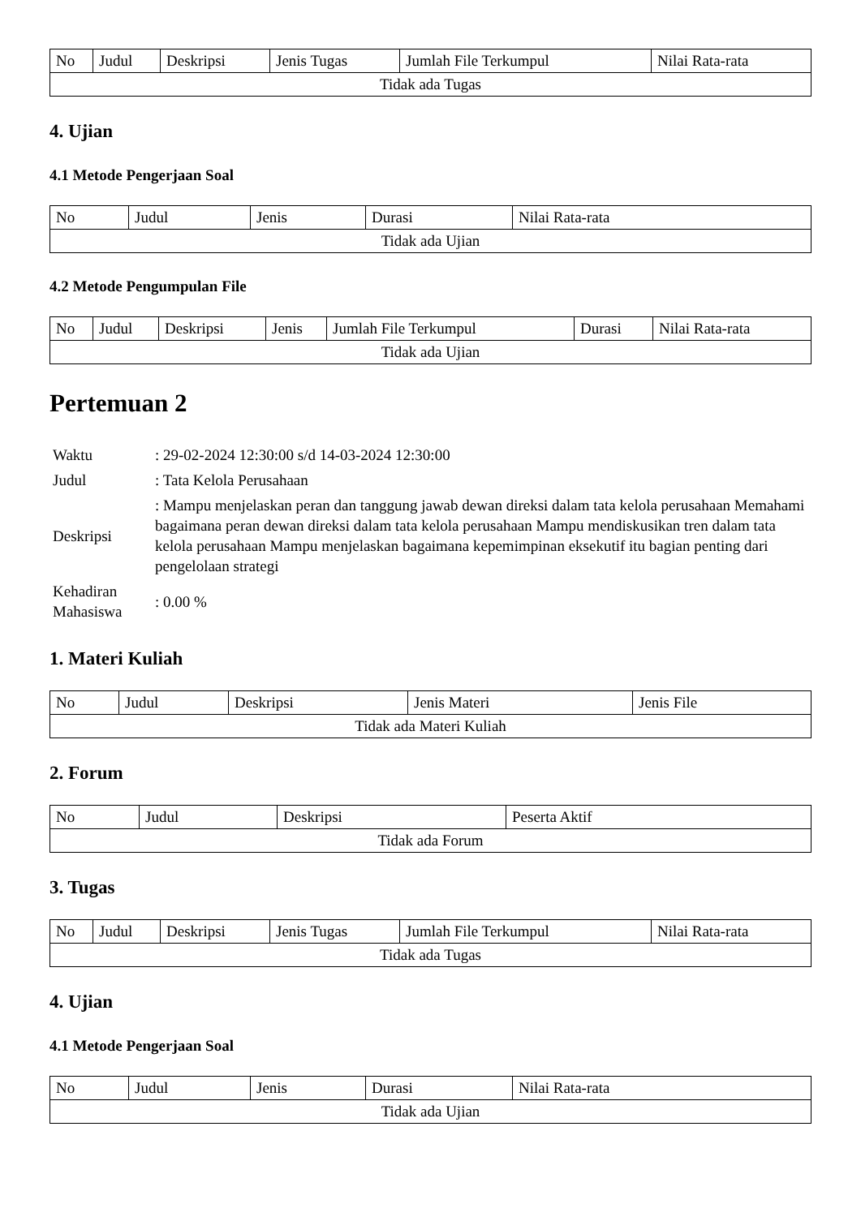| No | Judul | Deskripsi | Jenis Tugas | Jumlah File Terkumpul | Nilai Rata-rata |
| --- | --- | --- | --- | --- | --- |
| Tidak ada Tugas | | | | | |
4. Ujian
4.1 Metode Pengerjaan Soal
| No | Judul | Jenis | Durasi | Nilai Rata-rata |
| --- | --- | --- | --- | --- |
| Tidak ada Ujian | | | | |
4.2 Metode Pengumpulan File
| No | Judul | Deskripsi | Jenis | Jumlah File Terkumpul | Durasi | Nilai Rata-rata |
| --- | --- | --- | --- | --- | --- | --- |
| Tidak ada Ujian | | | | | | |
Pertemuan 2
| Waktu | : 29-02-2024 12:30:00 s/d 14-03-2024 12:30:00 |
| Judul | : Tata Kelola Perusahaan |
| Deskripsi | : Mampu menjelaskan peran dan tanggung jawab dewan direksi dalam tata kelola perusahaan Memahami bagaimana peran dewan direksi dalam tata kelola perusahaan Mampu mendiskusikan tren dalam tata kelola perusahaan Mampu menjelaskan bagaimana kepemimpinan eksekutif itu bagian penting dari pengelolaan strategi |
| Kehadiran Mahasiswa | : 0.00 % |
1. Materi Kuliah
| No | Judul | Deskripsi | Jenis Materi | Jenis File |
| --- | --- | --- | --- | --- |
| Tidak ada Materi Kuliah | | | | |
2. Forum
| No | Judul | Deskripsi | Peserta Aktif |
| --- | --- | --- | --- |
| Tidak ada Forum | | | |
3. Tugas
| No | Judul | Deskripsi | Jenis Tugas | Jumlah File Terkumpul | Nilai Rata-rata |
| --- | --- | --- | --- | --- | --- |
| Tidak ada Tugas | | | | | |
4. Ujian
4.1 Metode Pengerjaan Soal
| No | Judul | Jenis | Durasi | Nilai Rata-rata |
| --- | --- | --- | --- | --- |
| Tidak ada Ujian | | | | |